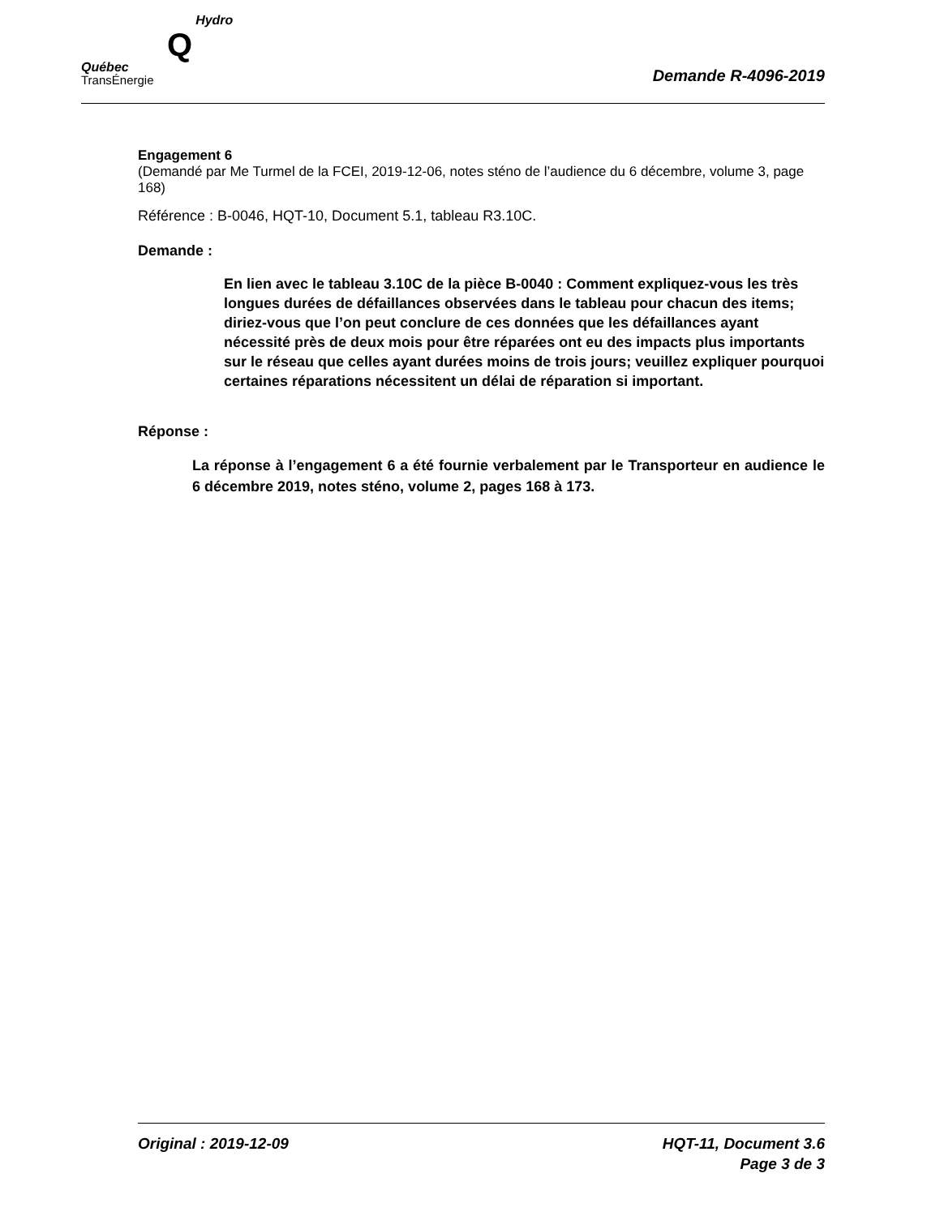QHydro
Québec
TransÉnergie
Demande R-4096-2019
Engagement 6
(Demandé par Me Turmel de la FCEI, 2019-12-06, notes sténo de l’audience du 6 décembre, volume 3, page 168)
Référence : B-0046, HQT-10, Document 5.1, tableau R3.10C.
Demande :
En lien avec le tableau 3.10C de la pièce B-0040 : Comment expliquez-vous les très longues durées de défaillances observées dans le tableau pour chacun des items; diriez-vous que l’on peut conclure de ces données que les défaillances ayant nécessité près de deux mois pour être réparées ont eu des impacts plus importants sur le réseau que celles ayant durées moins de trois jours; veuillez expliquer pourquoi certaines réparations nécessitent un délai de réparation si important.
Réponse :
La réponse à l’engagement 6 a été fournie verbalement par le Transporteur en audience le 6 décembre 2019, notes sténo, volume 2, pages 168 à 173.
Original : 2019-12-09 HQT-11, Document 3.6
Page 3 de 3